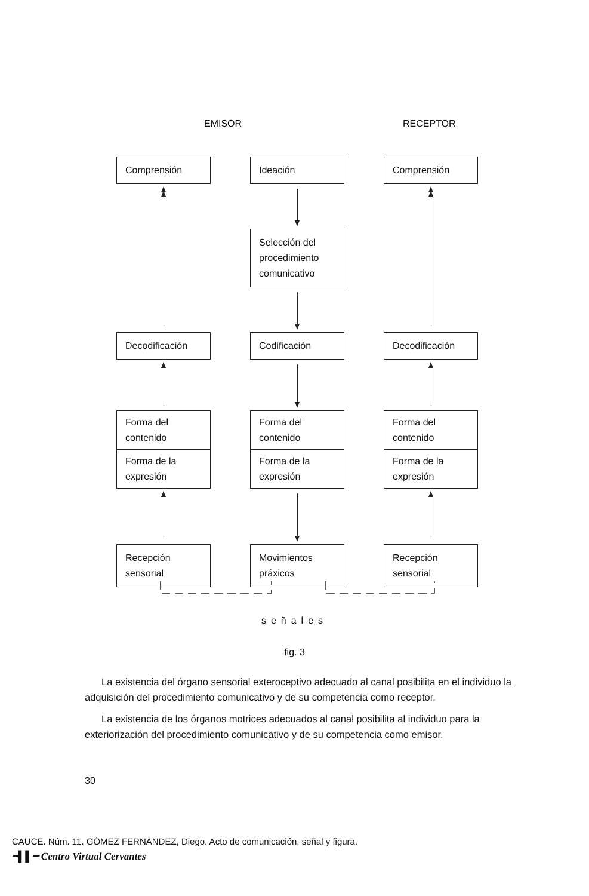EMISOR RECEPTOR
Comprensión
Ideación
Comprensión
Selección del procedimiento comunicativo
Decodificación
Codificación
Decodificación
Forma del contenido
Forma de la expresión
Forma del contenido
Forma de la expresión
Forma del contenido
Forma de la expresión
Recepción sensorial
Movimientos práxicos
Recepción sensorial
señales
fig. 3
La existencia del órgano sensorial exteroceptivo adecuado al canal posibilita en el individuo la adquisición del procedimiento comunicativo y de su competencia como receptor.
La existencia de los órganos motrices adecuados al canal posibilita al individuo para la exteriorización del procedimiento comunicativo y de su competencia como emisor.
30
CAUCE. Núm. 11. GÓMEZ FERNÁNDEZ, Diego. Acto de comunicación, señal y figura.
━▌▌━ Centro Virtual Cervantes